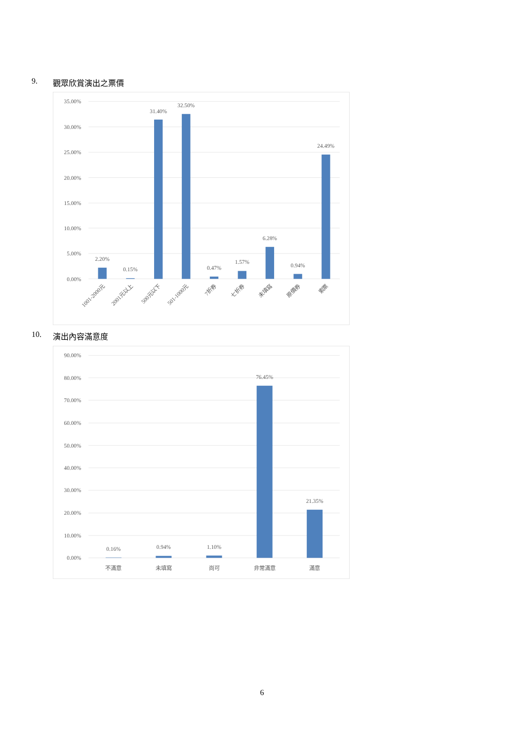9. 觀眾欣賞演出之票價
35.00%
30.00%
25.00%
20.00%
15.00%
10.00%
5.00%
0.00%
2.20%
0.15%
31.40%
32.50%
0.47%
1.57%
6.28%
0.94%
24.49%
1001-2000元
2001元以上
500元以下
501-1000元
7折券
七折券
未填寫
原價券
索票
10. 演出內容滿意度
90.00%
80.00%
70.00%
60.00%
50.00%
40.00%
30.00%
20.00%
10.00%
0.00%
0.16%
0.94%
1.10%
76.45%
21.35%
不滿意
未填寫
尚可
非常滿意
滿意
6